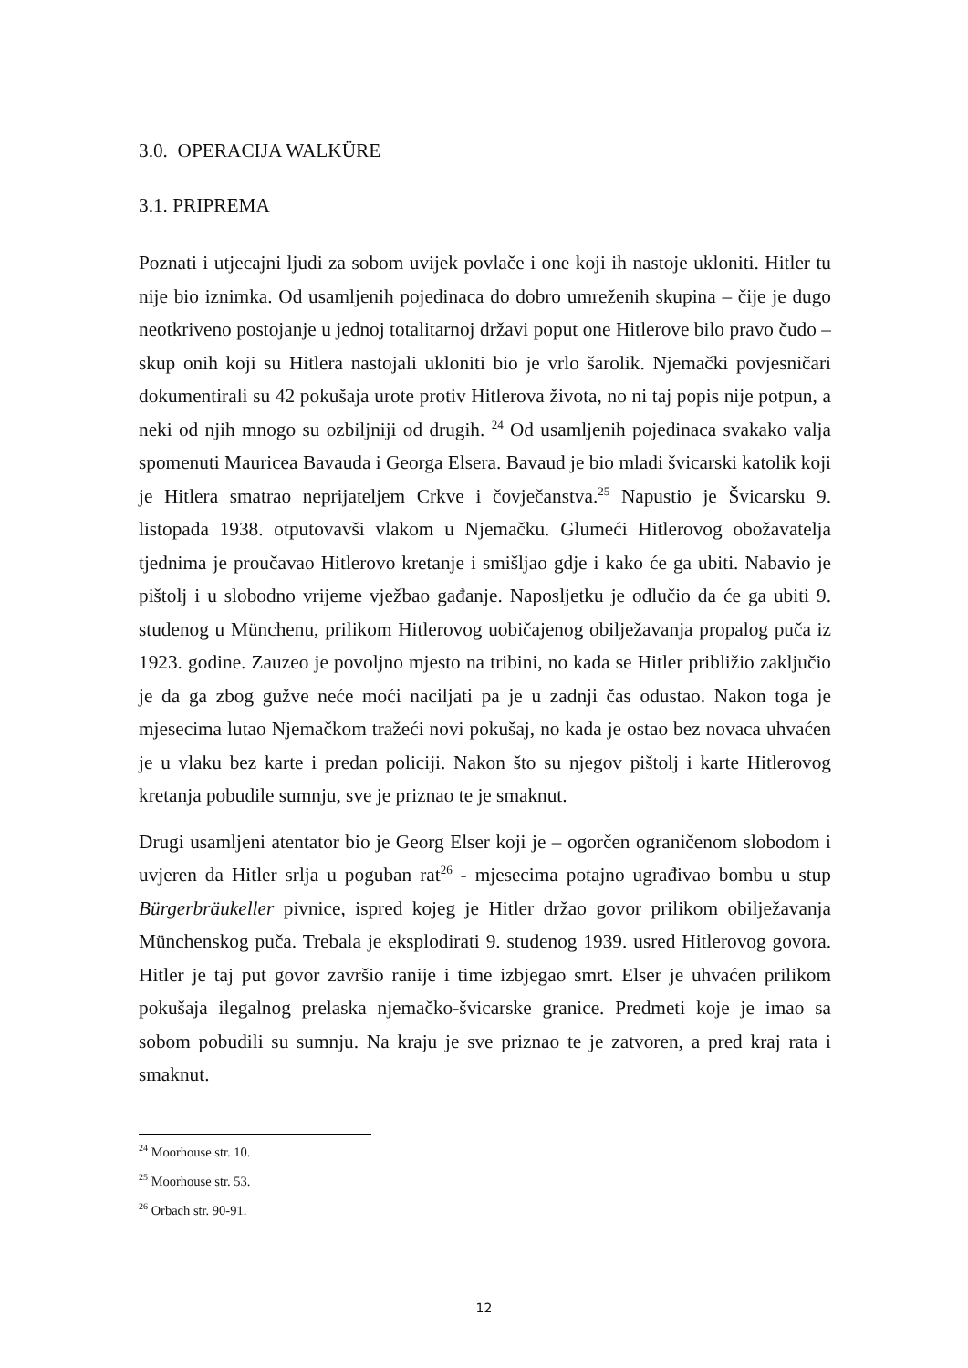3.0. OPERACIJA WALKÜRE
3.1. PRIPREMA
Poznati i utjecajni ljudi za sobom uvijek povlače i one koji ih nastoje ukloniti. Hitler tu nije bio iznimka. Od usamljenih pojedinaca do dobro umreženih skupina – čije je dugo neotkriveno postojanje u jednoj totalitarnoj državi poput one Hitlerove bilo pravo čudo – skup onih koji su Hitlera nastojali ukloniti bio je vrlo šarolik. Njemački povjesničari dokumentirali su 42 pokušaja urote protiv Hitlerova života, no ni taj popis nije potpun, a neki od njih mnogo su ozbiljniji od drugih. <sup>24</sup> Od usamljenih pojedinaca svakako valja spomenuti Mauricea Bavauda i Georga Elsera. Bavaud je bio mladi švicarski katolik koji je Hitlera smatrao neprijateljem Crkve i čovječanstva.<sup>25</sup> Napustio je Švicarsku 9. listopada 1938. otputovavši vlakom u Njemačku. Glumeći Hitlerovog obožavatelja tjednima je proučavao Hitlerovo kretanje i smišljao gdje i kako će ga ubiti. Nabavio je pištolj i u slobodno vrijeme vježbao gađanje. Naposljetku je odlučio da će ga ubiti 9. studenog u Münchenu, prilikom Hitlerovog uobičajenog obilježavanja propalog puča iz 1923. godine. Zauzeo je povoljno mjesto na tribini, no kada se Hitler približio zaključio je da ga zbog gužve neće moći naciljati pa je u zadnji čas odustao. Nakon toga je mjesecima lutao Njemačkom tražeći novi pokušaj, no kada je ostao bez novaca uhvaćen je u vlaku bez karte i predan policiji. Nakon što su njegov pištolj i karte Hitlerovog kretanja pobudile sumnju, sve je priznao te je smaknut.
Drugi usamljeni atentator bio je Georg Elser koji je – ogorčen ograničenom slobodom i uvjeren da Hitler srlja u poguban rat<sup>26</sup> - mjesecima potajno ugrađivao bombu u stup Bürgerbräukeller pivnice, ispred kojeg je Hitler držao govor prilikom obilježavanja Münchenskog puča. Trebala je eksplodirati 9. studenog 1939. usred Hitlerovog govora. Hitler je taj put govor završio ranije i time izbjegao smrt. Elser je uhvaćen prilikom pokušaja ilegalnog prelaska njemačko-švicarske granice. Predmeti koje je imao sa sobom pobudili su sumnju. Na kraju je sve priznao te je zatvoren, a pred kraj rata i smaknut.
<sup>24</sup> Moorhouse str. 10.
<sup>25</sup> Moorhouse str. 53.
<sup>26</sup> Orbach str. 90-91.
12